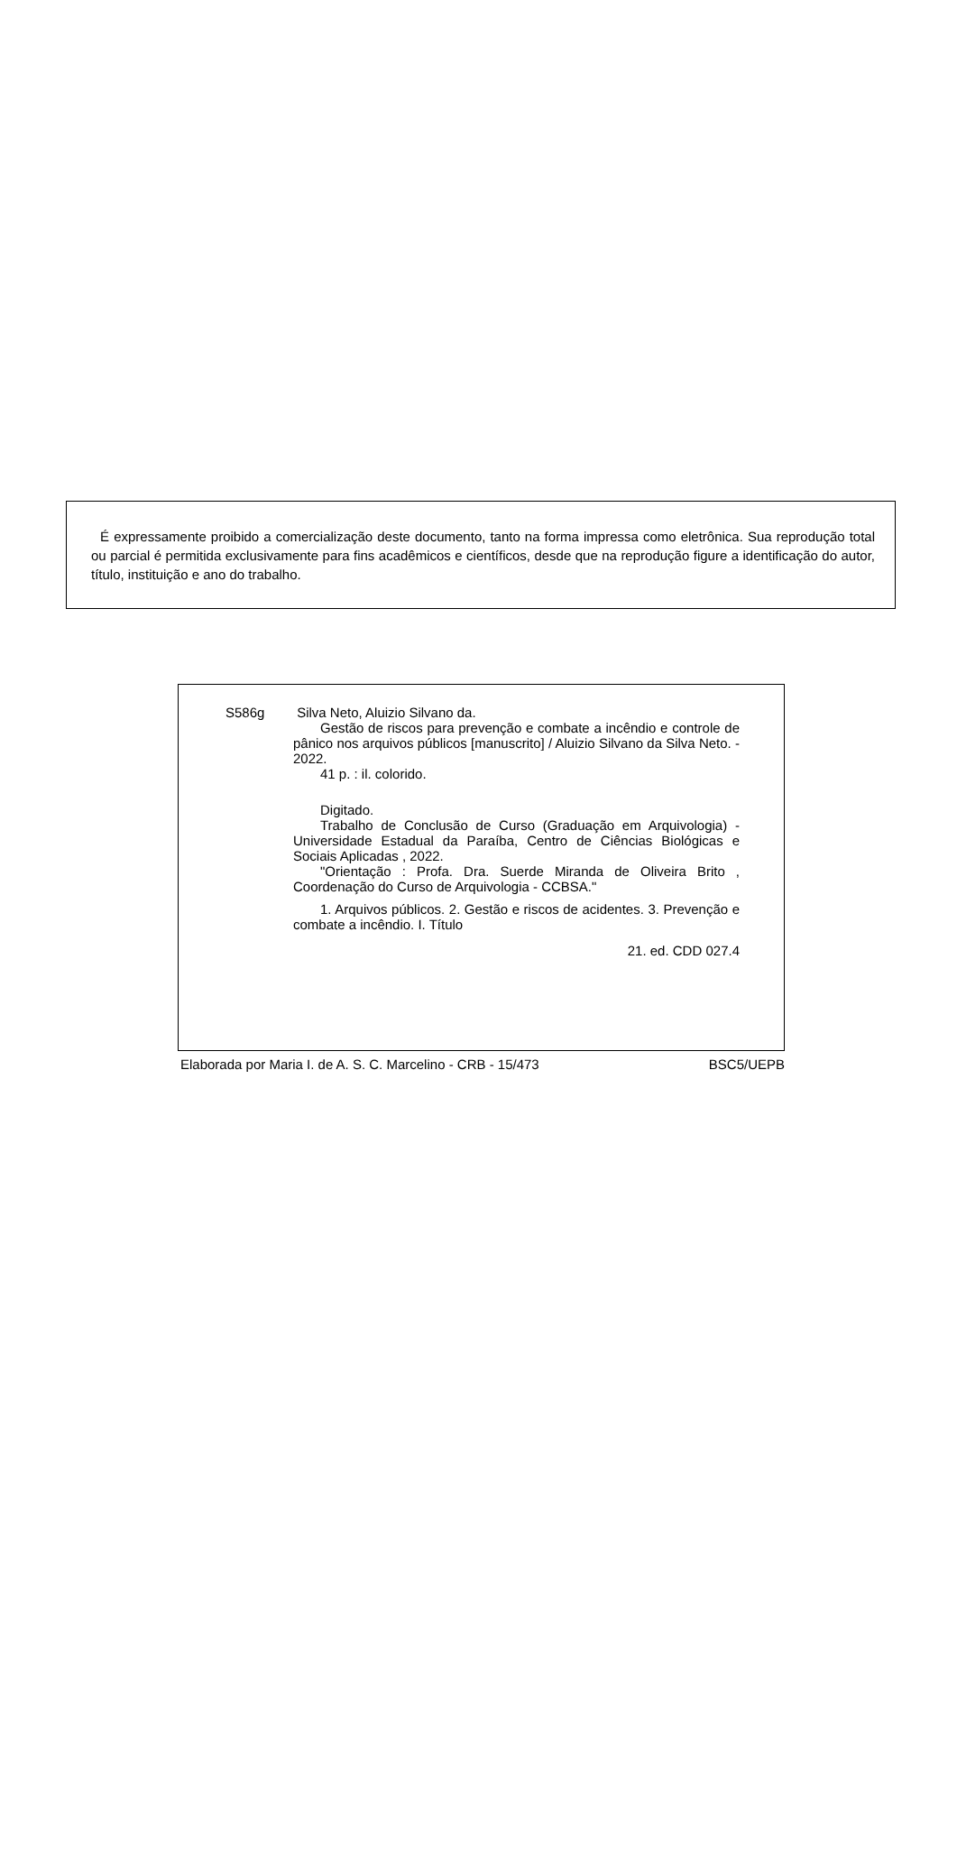É expressamente proibido a comercialização deste documento, tanto na forma impressa como eletrônica. Sua reprodução total ou parcial é permitida exclusivamente para fins acadêmicos e científicos, desde que na reprodução figure a identificação do autor, título, instituição e ano do trabalho.
S586g
Silva Neto, Aluizio Silvano da.
Gestão de riscos para prevenção e combate a incêndio e controle de pânico nos arquivos públicos [manuscrito] / Aluizio Silvano da Silva Neto. - 2022.
41 p. : il. colorido.
Digitado.
Trabalho de Conclusão de Curso (Graduação em Arquivologia) - Universidade Estadual da Paraíba, Centro de Ciências Biológicas e Sociais Aplicadas , 2022.
"Orientação : Profa. Dra. Suerde Miranda de Oliveira Brito , Coordenação do Curso de Arquivologia - CCBSA."
1. Arquivos públicos. 2. Gestão e riscos de acidentes. 3. Prevenção e combate a incêndio. I. Título
21. ed. CDD 027.4
Elaborada por Maria I. de A. S. C. Marcelino - CRB - 15/473 BSC5/UEPB